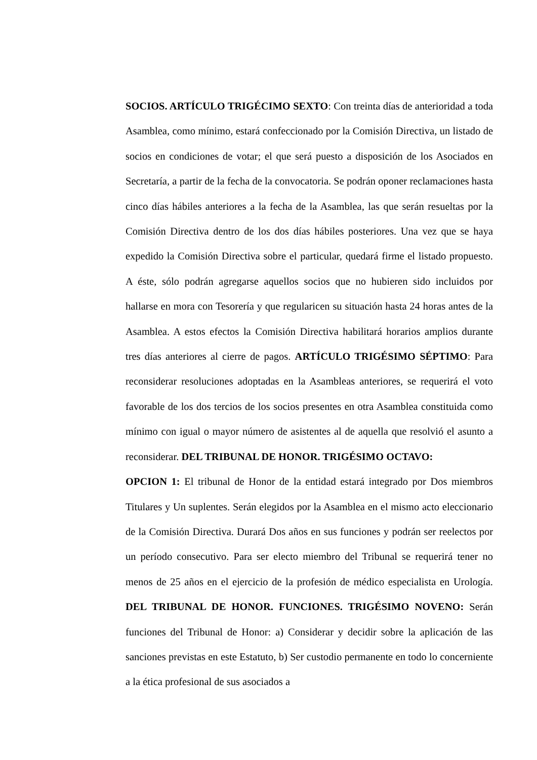SOCIOS. ARTÍCULO TRIGÉCIMO SEXTO: Con treinta días de anterioridad a toda Asamblea, como mínimo, estará confeccionado por la Comisión Directiva, un listado de socios en condiciones de votar; el que será puesto a disposición de los Asociados en Secretaría, a partir de la fecha de la convocatoria. Se podrán oponer reclamaciones hasta cinco días hábiles anteriores a la fecha de la Asamblea, las que serán resueltas por la Comisión Directiva dentro de los dos días hábiles posteriores. Una vez que se haya expedido la Comisión Directiva sobre el particular, quedará firme el listado propuesto. A éste, sólo podrán agregarse aquellos socios que no hubieren sido incluidos por hallarse en mora con Tesorería y que regularicen su situación hasta 24 horas antes de la Asamblea. A estos efectos la Comisión Directiva habilitará horarios amplios durante tres días anteriores al cierre de pagos. ARTÍCULO TRIGÉSIMO SÉPTIMO: Para reconsiderar resoluciones adoptadas en la Asambleas anteriores, se requerirá el voto favorable de los dos tercios de los socios presentes en otra Asamblea constituida como mínimo con igual o mayor número de asistentes al de aquella que resolvió el asunto a reconsiderar. DEL TRIBUNAL DE HONOR. TRIGÉSIMO OCTAVO:
OPCION 1: El tribunal de Honor de la entidad estará integrado por Dos miembros Titulares y Un suplentes. Serán elegidos por la Asamblea en el mismo acto eleccionario de la Comisión Directiva. Durará Dos años en sus funciones y podrán ser reelectos por un período consecutivo. Para ser electo miembro del Tribunal se requerirá tener no menos de 25 años en el ejercicio de la profesión de médico especialista en Urología. DEL TRIBUNAL DE HONOR. FUNCIONES. TRIGÉSIMO NOVENO: Serán funciones del Tribunal de Honor: a) Considerar y decidir sobre la aplicación de las sanciones previstas en este Estatuto, b) Ser custodio permanente en todo lo concerniente a la ética profesional de sus asociados a